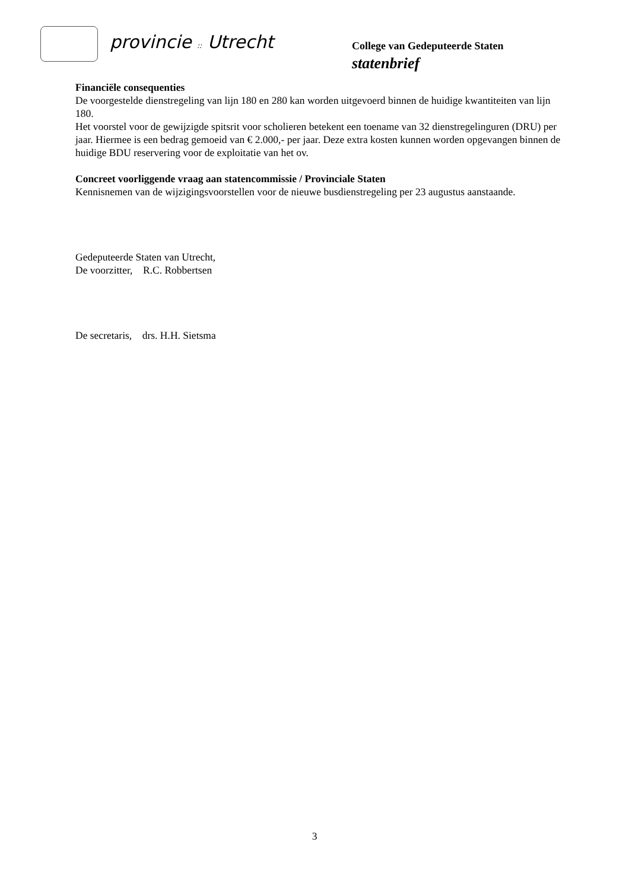provincie :: Utrecht
College van Gedeputeerde Staten
statenbrief
Financiële consequenties
De voorgestelde dienstregeling van lijn 180 en 280 kan worden uitgevoerd binnen de huidige kwantiteiten van lijn 180.
Het voorstel voor de gewijzigde spitsrit voor scholieren betekent een toename van 32 dienstregelinguren (DRU) per jaar. Hiermee is een bedrag gemoeid van € 2.000,- per jaar. Deze extra kosten kunnen worden opgevangen binnen de huidige BDU reservering voor de exploitatie van het ov.
Concreet voorliggende vraag aan statencommissie / Provinciale Staten
Kennisnemen van de wijzigingsvoorstellen voor de nieuwe busdienstregeling per 23 augustus aanstaande.
Gedeputeerde Staten van Utrecht,
De voorzitter, R.C. Robbertsen
De secretaris, drs. H.H. Sietsma
3